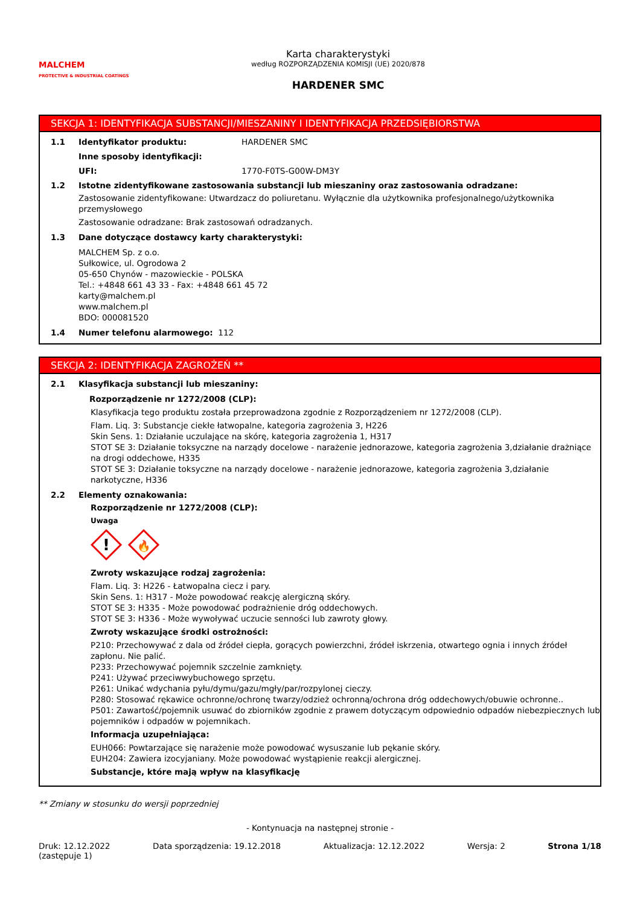MALCHEM
PROTECTIVE & INDUSTRIAL COATINGS
Karta charakterystyki
według ROZPORZĄDZENIA KOMISJI (UE) 2020/878
HARDENER SMC
SEKCJA 1: IDENTYFIKACJA SUBSTANCJI/MIESZANINY I IDENTYFIKACJA PRZEDSIĘBIORSTWA
1.1 Identyfikator produktu: HARDENER SMC
Inne sposoby identyfikacji:
UFI: 1770-F0TS-G00W-DM3Y
1.2 Istotne zidentyfikowane zastosowania substancji lub mieszaniny oraz zastosowania odradzane:
Zastosowanie zidentyfikowane: Utwardzacz do poliuretanu. Wyłącznie dla użytkownika profesjonalnego/użytkownika przemysłowego
Zastosowanie odradzane: Brak zastosowań odradzanych.
1.3 Dane dotyczące dostawcy karty charakterystyki:
MALCHEM Sp. z o.o.
Sułkowice, ul. Ogrodowa 2
05-650 Chynów - mazowieckie - POLSKA
Tel.: +4848 661 43 33 - Fax: +4848 661 45 72
karty@malchem.pl
www.malchem.pl
BDO: 000081520
1.4 Numer telefonu alarmowego: 112
SEKCJA 2: IDENTYFIKACJA ZAGROŻEŃ **
2.1 Klasyfikacja substancji lub mieszaniny:
Rozporządzenie nr 1272/2008 (CLP):
Klasyfikacja tego produktu została przeprowadzona zgodnie z Rozporządzeniem nr 1272/2008 (CLP).
Flam. Liq. 3: Substancje ciekłe łatwopalne, kategoria zagrożenia 3, H226
Skin Sens. 1: Działanie uczulające na skórę, kategoria zagrożenia 1, H317
STOT SE 3: Działanie toksyczne na narządy docelowe - narażenie jednorazowe, kategoria zagrożenia 3,działanie drażniące na drogi oddechowe, H335
STOT SE 3: Działanie toksyczne na narządy docelowe - narażenie jednorazowe, kategoria zagrożenia 3,działanie narkotyczne, H336
2.2 Elementy oznakowania:
Rozporządzenie nr 1272/2008 (CLP):
Uwaga
!
🔥
Zwroty wskazujące rodzaj zagrożenia:
Flam. Liq. 3: H226 - Łatwopalna ciecz i pary.
Skin Sens. 1: H317 - Może powodować reakcję alergiczną skóry.
STOT SE 3: H335 - Może powodować podrażnienie dróg oddechowych.
STOT SE 3: H336 - Może wywoływać uczucie senności lub zawroty głowy.
Zwroty wskazujące środki ostrożności:
P210: Przechowywać z dala od źródeł ciepła, gorących powierzchni, źródeł iskrzenia, otwartego ognia i innych źródeł zapłonu. Nie palić.
P233: Przechowywać pojemnik szczelnie zamknięty.
P241: Używać przeciwwybuchowego sprzętu.
P261: Unikać wdychania pyłu/dymu/gazu/mgły/par/rozpylonej cieczy.
P280: Stosować rękawice ochronne/ochronę twarzy/odzież ochronną/ochrona dróg oddechowych/obuwie ochronne..
P501: Zawartość/pojemnik usuwać do zbiorników zgodnie z prawem dotyczącym odpowiednio odpadów niebezpiecznych lub pojemników i odpadów w pojemnikach.
Informacja uzupełniająca:
EUH066: Powtarzające się narażenie może powodować wysuszanie lub pękanie skóry.
EUH204: Zawiera izocyjaniany. Może powodować wystąpienie reakcji alergicznej.
Substancje, które mają wpływ na klasyfikację
** Zmiany w stosunku do wersji poprzedniej
- Kontynuacja na następnej stronie -
Druk: 12.12.2022
(zastępuje 1) Data sporządzenia: 19.12.2018 Aktualizacja: 12.12.2022 Wersja: 2 Strona 1/18